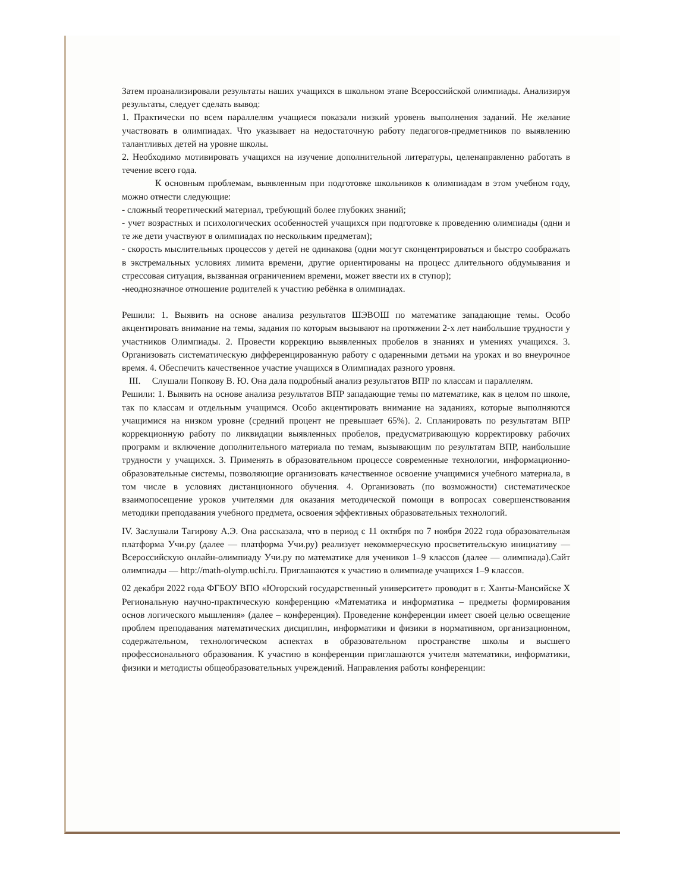Затем проанализировали результаты наших учащихся в школьном этапе Всероссийской олимпиады. Анализируя результаты, следует сделать вывод:
1. Практически по всем параллелям учащиеся показали низкий уровень выполнения заданий. Не желание участвовать в олимпиадах. Что указывает на недостаточную работу педагогов-предметников по выявлению талантливых детей на уровне школы.
2. Необходимо мотивировать учащихся на изучение дополнительной литературы, целенаправленно работать в течение всего года.
К основным проблемам, выявленным при подготовке школьников к олимпиадам в этом учебном году, можно отнести следующие:
- сложный теоретический материал, требующий более глубоких знаний;
- учет возрастных и психологических особенностей учащихся при подготовке к проведению олимпиады (одни и те же дети участвуют в олимпиадах по нескольким предметам);
- скорость мыслительных процессов у детей не одинакова (одни могут сконцентрироваться и быстро соображать в экстремальных условиях лимита времени, другие ориентированы на процесс длительного обдумывания и стрессовая ситуация, вызванная ограничением времени, может ввести их в ступор);
-неоднозначное отношение родителей к участию ребёнка в олимпиадах.
Решили: 1. Выявить на основе анализа результатов ШЭВОШ по математике западающие темы. Особо акцентировать внимание на темы, задания по которым вызывают на протяжении 2-х лет наибольшие трудности у участников Олимпиады. 2. Провести коррекцию выявленных пробелов в знаниях и умениях учащихся. 3. Организовать систематическую дифференцированную работу с одаренными детьми на уроках и во внеурочное время. 4. Обеспечить качественное участие учащихся в Олимпиадах разного уровня.
III. Слушали Попкову В. Ю. Она дала подробный анализ результатов ВПР по классам и параллелям.
Решили: 1. Выявить на основе анализа результатов ВПР западающие темы по математике, как в целом по школе, так по классам и отдельным учащимся. Особо акцентировать внимание на заданиях, которые выполняются учащимися на низком уровне (средний процент не превышает 65%). 2. Спланировать по результатам ВПР коррекционную работу по ликвидации выявленных пробелов, предусматривающую корректировку рабочих программ и включение дополнительного материала по темам, вызывающим по результатам ВПР, наибольшие трудности у учащихся. 3. Применять в образовательном процессе современные технологии, информационно-образовательные системы, позволяющие организовать качественное освоение учащимися учебного материала, в том числе в условиях дистанционного обучения. 4. Организовать (по возможности) систематическое взаимопосещение уроков учителями для оказания методической помощи в вопросах совершенствования методики преподавания учебного предмета, освоения эффективных образовательных технологий.
IV. Заслушали Тагирову А.Э. Она рассказала, что в период с 11 октября по 7 ноября 2022 года образовательная платформа Учи.ру (далее — платформа Учи.ру) реализует некоммерческую просветительскую инициативу — Всероссийскую онлайн-олимпиаду Учи.ру по математике для учеников 1–9 классов (далее — олимпиада).Сайт олимпиады — http://math-olymp.uchi.ru. Приглашаются к участию в олимпиаде учащихся 1–9 классов.
02 декабря 2022 года ФГБОУ ВПО «Югорский государственный университет» проводит в г. Ханты-Мансийске X Региональную научно-практическую конференцию «Математика и информатика – предметы формирования основ логического мышления» (далее – конференция). Проведение конференции имеет своей целью освещение проблем преподавания математических дисциплин, информатики и физики в нормативном, организационном, содержательном, технологическом аспектах в образовательном пространстве школы и высшего профессионального образования. К участию в конференции приглашаются учителя математики, информатики, физики и методисты общеобразовательных учреждений. Направления работы конференции: